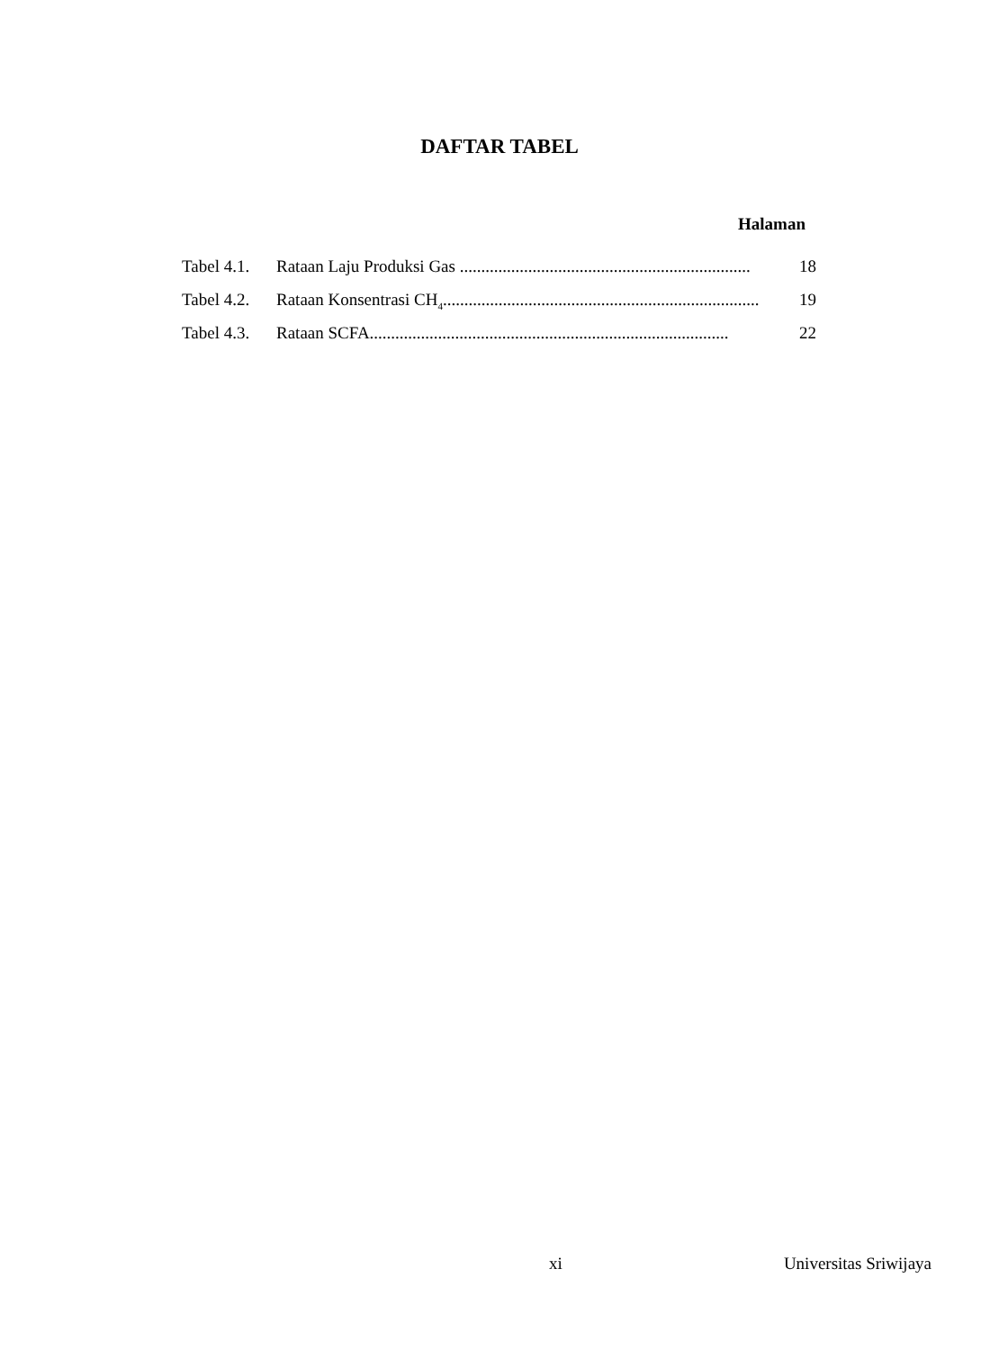DAFTAR TABEL
Halaman
Tabel 4.1. Rataan Laju Produksi Gas .................................................................... 18
Tabel 4.2. Rataan Konsentrasi CH<sub>4</sub>.......................................................................... 19
Tabel 4.3. Rataan SCFA.................................................................................... 22
xi Universitas Sriwijaya